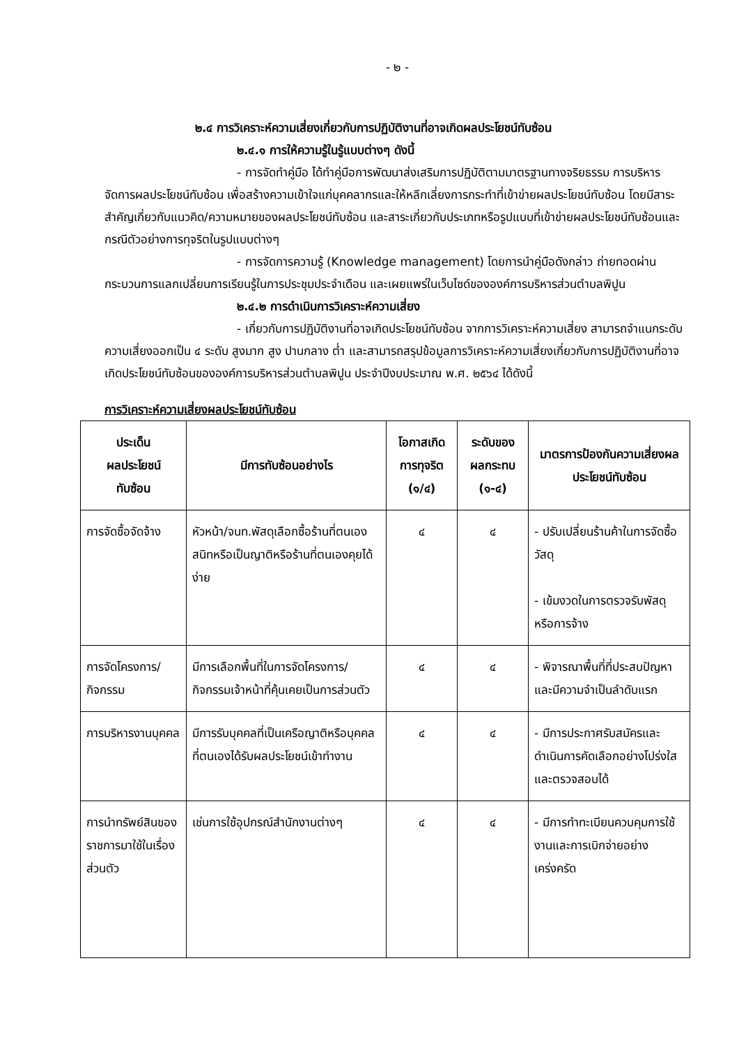- ๒ -
๒.๔ การวิเคราะห์ความเสี่ยงเกี่ยวกับการปฏิบัติงานที่อาจเกิดผลประโยชน์ทับซ้อน
๒.๔.๑ การให้ความรู้ในรู้แบบต่างๆ ดังนี้
- การจัดทำคู่มือ ได้ทำคู่มือการพัฒนาส่งเสริมการปฏิบัติตามมาตรฐานทางจริยธรรม การบริหารจัดการผลประโยชน์ทับซ้อน เพื่อสร้างความเข้าใจแก่บุคคลากรและให้หลีกเลี่ยงการกระทำที่เข้าข่ายผลประโยชน์ทับซ้อน โดยมีสาระสำคัญเกี่ยวกับแนวคิด/ความหมายของผลประโยชน์ทับซ้อน และสาระเกี่ยวกับประเภทหรือรูปแบบที่เข้าข่ายผลประโยชน์ทับซ้อนและกรณีตัวอย่างการทุจริตในรูปแบบต่างๆ
- การจัดการความรู้ (Knowledge management) โดยการนำคู่มือดังกล่าว ถ่ายทอดผ่านกระบวนการแลกเปลี่ยนการเรียนรู้ในการประชุมประจำเดือน และเผยแพร่ในเว็บไซด์ขององค์การบริหารส่วนตำบลพิปูน
๒.๔.๒ การดำเนินการวิเคราะห์ความเสี่ยง
- เกี่ยวกับการปฏิบัติงานที่อาจเกิดประโยชน์ทับซ้อน จากการวิเคราะห์ความเสี่ยง สามารถจำแนกระดับความเสี่ยงออกเป็น ๔ ระดับ สูงมาก สูง ปานกลาง ต่ำ และสามารถสรุปข้อมูลการวิเคราะห์ความเสี่ยงเกี่ยวกับการปฏิบัติงานที่อาจเกิดประโยชน์ทับซ้อนขององค์การบริหารส่วนตำบลพิปูน ประจำปีงบประมาณ พ.ศ. ๒๕๖๔ ได้ดังนี้
การวิเคราะห์ความเสี่ยงผลประโยชน์ทับซ้อน
| ประเด็น ผลประโยชน์ ทับซ้อน | มีการทับซ้อนอย่างไร | โอกาสเกิด การทุจริต (๑/๔) | ระดับของ ผลกระทบ (๑-๔) | มาตรการป้องกันความเสี่ยงผลประโยชน์ทับซ้อน |
| --- | --- | --- | --- | --- |
| การจัดซื้อจัดจ้าง | หัวหน้า/จนท.พัสดุเลือกซื้อร้านที่ตนเองสนิทหรือเป็นญาติหรือร้านที่ตนเองคุยได้ง่าย | ๔ | ๔ | - ปรับเปลี่ยนร้านค้าในการจัดซื้อวัสดุ - เข้มงวดในการตรวจรับพัสดุหรือการจ้าง |
| การจัดโครงการ/ กิจกรรม | มีการเลือกพื้นที่ในการจัดโครงการ/ กิจกรรมเจ้าหน้าที่คุ้นเคยเป็นการส่วนตัว | ๔ | ๔ | - พิจารณาพื้นที่ที่ประสบปัญหาและมีความจำเป็นลำดับแรก |
| การบริหารงานบุคคล | มีการรับบุคคลที่เป็นเครือญาติหรือบุคคลที่ตนเองได้รับผลประโยชน์เข้าทำงาน | ๔ | ๔ | - มีการประกาศรับสมัครและดำเนินการคัดเลือกอย่างโปร่งใสและตรวจสอบได้ |
| การนำทรัพย์สินของราชการมาใช้ในเรื่องส่วนตัว | เช่นการใช้อุปกรณ์สำนักงานต่างๆ | ๔ | ๔ | - มีการทำทะเบียนควบคุมการใช้งานและการเบิกจ่ายอย่างเคร่งครัด |